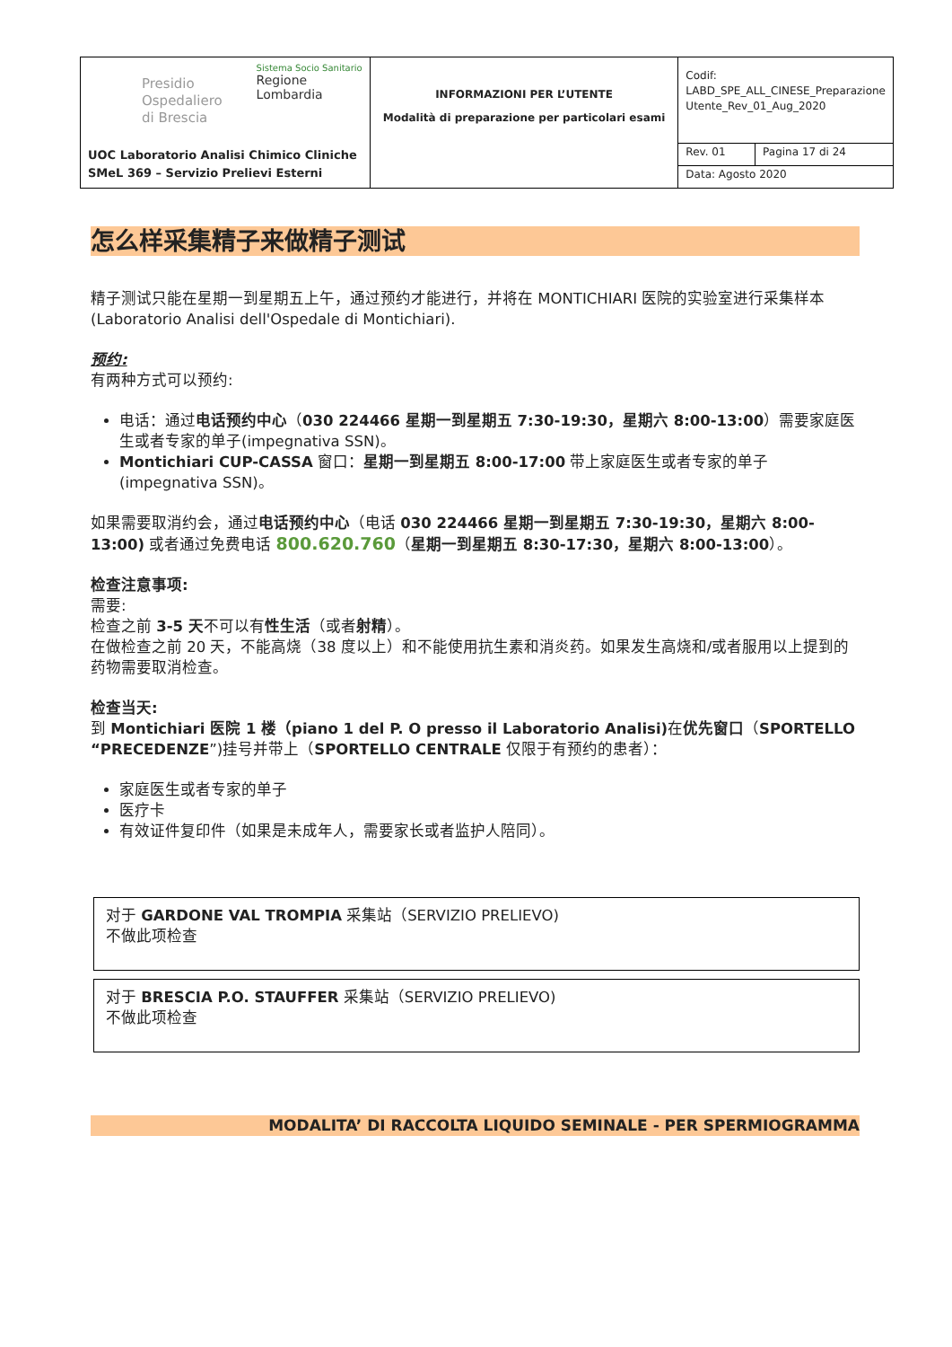| Presidio Ospedaliero di Brescia Sistema Socio Sanitario Regione Lombardia UOC Laboratorio Analisi Chimico Cliniche SMeL 369 – Servizio Prelievi Esterni | INFORMAZIONI PER L’UTENTE Modalità di preparazione per particolari esami | Codif: LABD_SPE_ALL_CINESE_Preparazione Utente_Rev_01_Aug_2020 | |
| | | Rev. 01 | Pagina 17 di 24 |
| | | Data: Agosto 2020 | |
怎么样采集精子来做精子测试
精子测试只能在星期一到星期五上午，通过预约才能进行，并将在 MONTICHIARI 医院的实验室进行采集样本(Laboratorio Analisi dell'Ospedale di Montichiari).
预约:
有两种方式可以预约:
电话：通过电话预约中心（030 224466 星期一到星期五 7:30-19:30，星期六 8:00-13:00）需要家庭医生或者专家的单子(impegnativa SSN)。
Montichiari CUP-CASSA 窗口：星期一到星期五 8:00-17:00 带上家庭医生或者专家的单子(impegnativa SSN)。
如果需要取消约会，通过电话预约中心（电话 030 224466 星期一到星期五 7:30-19:30，星期六 8:00-13:00) 或者通过免费电话 800.620.760（星期一到星期五 8:30-17:30，星期六 8:00-13:00）。
检查注意事项:
需要:
检查之前 3-5 天不可以有性生活（或者射精）。
在做检查之前 20 天，不能高烧（38 度以上）和不能使用抗生素和消炎药。如果发生高烧和/或者服用以上提到的药物需要取消检查。
检查当天:
到 Montichiari 医院 1 楼（piano 1 del P. O presso il Laboratorio Analisi) 在优先窗口（SPORTELLO “PRECEDENZE”)挂号并带上（SPORTELLO CENTRALE 仅限于有预约的患者）：
家庭医生或者专家的单子
医疗卡
有效证件复印件（如果是未成年人，需要家长或者监护人陪同）。
对于 GARDONE VAL TROMPIA 采集站（SERVIZIO PRELIEVO)
不做此项检查
对于 BRESCIA P.O. STAUFFER 采集站（SERVIZIO PRELIEVO)
不做此项检查
MODALITA’ DI RACCOLTA LIQUIDO SEMINALE - PER SPERMIOGRAMMA